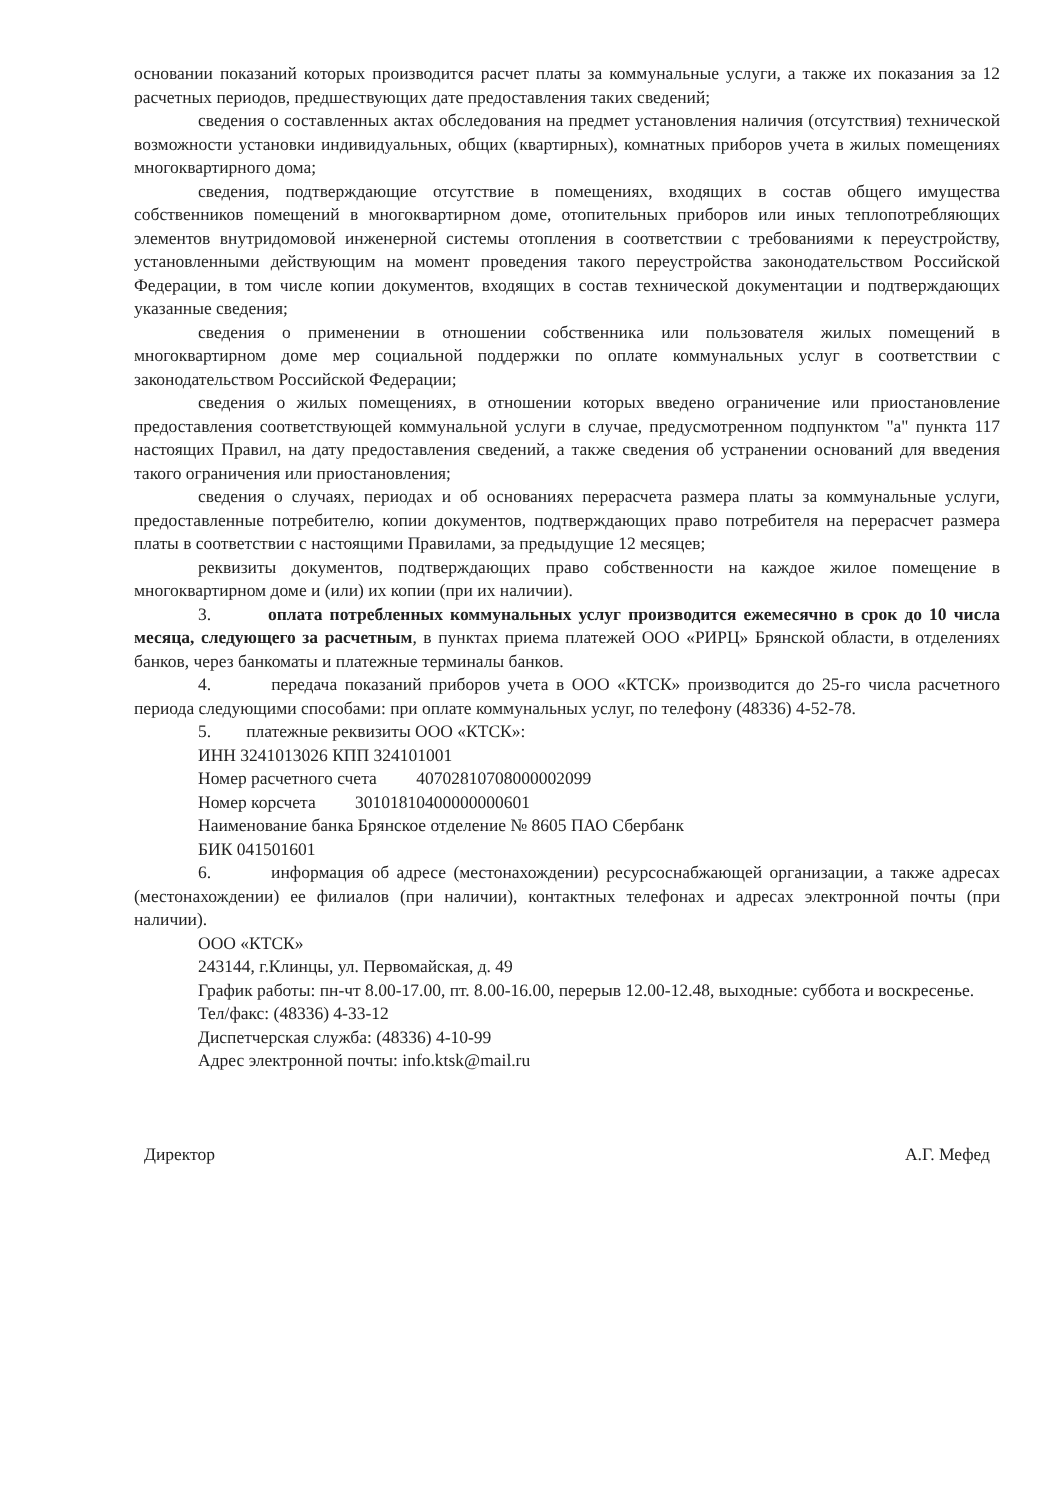основании показаний которых производится расчет платы за коммунальные услуги, а также их показания за 12 расчетных периодов, предшествующих дате предоставления таких сведений;
сведения о составленных актах обследования на предмет установления наличия (отсутствия) технической возможности установки индивидуальных, общих (квартирных), комнатных приборов учета в жилых помещениях многоквартирного дома;
сведения, подтверждающие отсутствие в помещениях, входящих в состав общего имущества собственников помещений в многоквартирном доме, отопительных приборов или иных теплопотребляющих элементов внутридомовой инженерной системы отопления в соответствии с требованиями к переустройству, установленными действующим на момент проведения такого переустройства законодательством Российской Федерации, в том числе копии документов, входящих в состав технической документации и подтверждающих указанные сведения;
сведения о применении в отношении собственника или пользователя жилых помещений в многоквартирном доме мер социальной поддержки по оплате коммунальных услуг в соответствии с законодательством Российской Федерации;
сведения о жилых помещениях, в отношении которых введено ограничение или приостановление предоставления соответствующей коммунальной услуги в случае, предусмотренном подпунктом "а" пункта 117 настоящих Правил, на дату предоставления сведений, а также сведения об устранении оснований для введения такого ограничения или приостановления;
сведения о случаях, периодах и об основаниях перерасчета размера платы за коммунальные услуги, предоставленные потребителю, копии документов, подтверждающих право потребителя на перерасчет размера платы в соответствии с настоящими Правилами, за предыдущие 12 месяцев;
реквизиты документов, подтверждающих право собственности на каждое жилое помещение в многоквартирном доме и (или) их копии (при их наличии).
3. оплата потребленных коммунальных услуг производится ежемесячно в срок до 10 числа месяца, следующего за расчетным, в пунктах приема платежей ООО «РИРЦ» Брянской области, в отделениях банков, через банкоматы и платежные терминалы банков.
4. передача показаний приборов учета в ООО «КТСК» производится до 25-го числа расчетного периода следующими способами: при оплате коммунальных услуг, по телефону (48336) 4-52-78.
5. платежные реквизиты ООО «КТСК»:
ИНН 3241013026 КПП 324101001
Номер расчетного счета 40702810708000002099
Номер корсчета 30101810400000000601
Наименование банка Брянское отделение № 8605 ПАО Сбербанк
БИК 041501601
6. информация об адресе (местонахождении) ресурсоснабжающей организации, а также адресах (местонахождении) ее филиалов (при наличии), контактных телефонах и адресах электронной почты (при наличии).
ООО «КТСК»
243144, г.Клинцы, ул. Первомайская, д. 49
График работы: пн-чт 8.00-17.00, пт. 8.00-16.00, перерыв 12.00-12.48, выходные: суббота и воскресенье.
Тел/факс: (48336) 4-33-12
Диспетчерская служба: (48336) 4-10-99
Адрес электронной почты: info.ktsk@mail.ru
Директор А.Г. Мефед